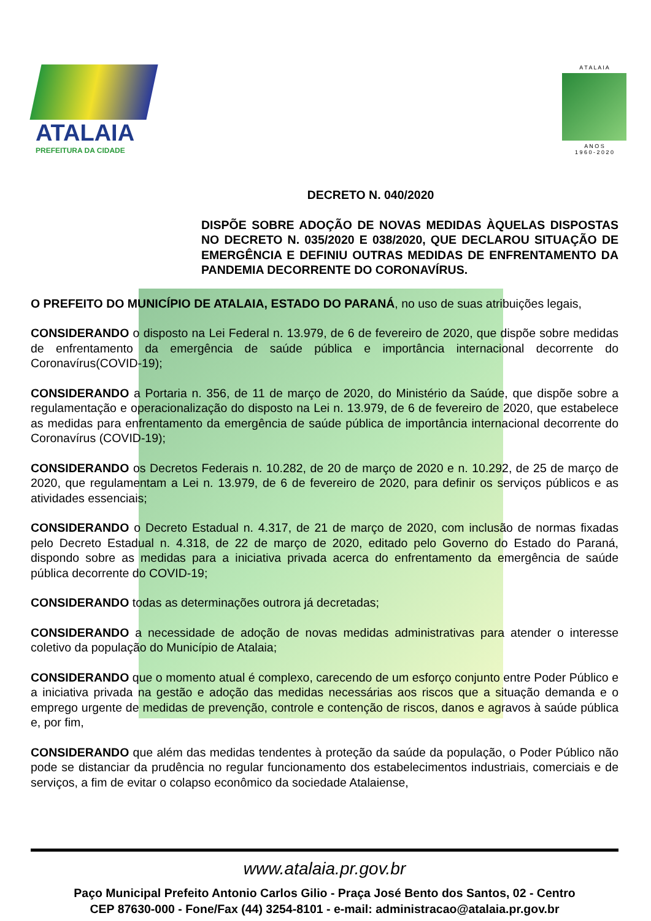ATALAIA
PREFEITURA DA CIDADE
A T A L A I A
A N O S
1 9 6 0 - 2 0 2 0
DECRETO N. 040/2020
DISPÕE SOBRE ADOÇÃO DE NOVAS MEDIDAS ÀQUELAS DISPOSTAS NO DECRETO N. 035/2020 E 038/2020, QUE DECLAROU SITUAÇÃO DE EMERGÊNCIA E DEFINIU OUTRAS MEDIDAS DE ENFRENTAMENTO DA PANDEMIA DECORRENTE DO CORONAVÍRUS.
O PREFEITO DO MUNICÍPIO DE ATALAIA, ESTADO DO PARANÁ, no uso de suas atribuições legais,
CONSIDERANDO o disposto na Lei Federal n. 13.979, de 6 de fevereiro de 2020, que dispõe sobre medidas de enfrentamento da emergência de saúde pública e importância internacional decorrente do Coronavírus(COVID-19);
CONSIDERANDO a Portaria n. 356, de 11 de março de 2020, do Ministério da Saúde, que dispõe sobre a regulamentação e operacionalização do disposto na Lei n. 13.979, de 6 de fevereiro de 2020, que estabelece as medidas para enfrentamento da emergência de saúde pública de importância internacional decorrente do Coronavírus (COVID-19);
CONSIDERANDO os Decretos Federais n. 10.282, de 20 de março de 2020 e n. 10.292, de 25 de março de 2020, que regulamentam a Lei n. 13.979, de 6 de fevereiro de 2020, para definir os serviços públicos e as atividades essenciais;
CONSIDERANDO o Decreto Estadual n. 4.317, de 21 de março de 2020, com inclusão de normas fixadas pelo Decreto Estadual n. 4.318, de 22 de março de 2020, editado pelo Governo do Estado do Paraná, dispondo sobre as medidas para a iniciativa privada acerca do enfrentamento da emergência de saúde pública decorrente do COVID-19;
CONSIDERANDO todas as determinações outrora já decretadas;
CONSIDERANDO a necessidade de adoção de novas medidas administrativas para atender o interesse coletivo da população do Município de Atalaia;
CONSIDERANDO que o momento atual é complexo, carecendo de um esforço conjunto entre Poder Público e a iniciativa privada na gestão e adoção das medidas necessárias aos riscos que a situação demanda e o emprego urgente de medidas de prevenção, controle e contenção de riscos, danos e agravos à saúde pública e, por fim,
CONSIDERANDO que além das medidas tendentes à proteção da saúde da população, o Poder Público não pode se distanciar da prudência no regular funcionamento dos estabelecimentos industriais, comerciais e de serviços, a fim de evitar o colapso econômico da sociedade Atalaiense,
www.atalaia.pr.gov.br
Paço Municipal Prefeito Antonio Carlos Gilio - Praça José Bento dos Santos, 02 - Centro
CEP 87630-000 - Fone/Fax (44) 3254-8101 - e-mail: administracao@atalaia.pr.gov.br